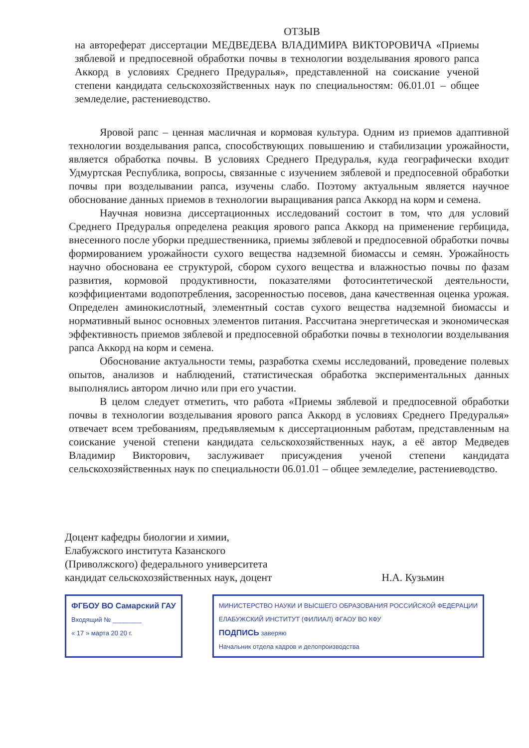ОТЗЫВ
на автореферат диссертации МЕДВЕДЕВА ВЛАДИМИРА ВИКТОРОВИЧА «Приемы зяблевой и предпосевной обработки почвы в технологии возделывания ярового рапса Аккорд в условиях Среднего Предуралья», представленной на соискание ученой степени кандидата сельскохозяйственных наук по специальностям: 06.01.01 – общее земледелие, растениеводство.
Яровой рапс – ценная масличная и кормовая культура. Одним из приемов адаптивной технологии возделывания рапса, способствующих повышению и стабилизации урожайности, является обработка почвы. В условиях Среднего Предуралья, куда географически входит Удмуртская Республика, вопросы, связанные с изучением зяблевой и предпосевной обработки почвы при возделывании рапса, изучены слабо. Поэтому актуальным является научное обоснование данных приемов в технологии выращивания рапса Аккорд на корм и семена.
Научная новизна диссертационных исследований состоит в том, что для условий Среднего Предуралья определена реакция ярового рапса Аккорд на применение гербицида, внесенного после уборки предшественника, приемы зяблевой и предпосевной обработки почвы формированием урожайности сухого вещества надземной биомассы и семян. Урожайность научно обоснована ее структурой, сбором сухого вещества и влажностью почвы по фазам развития, кормовой продуктивности, показателями фотосинтетической деятельности, коэффициентами водопотребления, засоренностью посевов, дана качественная оценка урожая. Определен аминокислотный, элементный состав сухого вещества надземной биомассы и нормативный вынос основных элементов питания. Рассчитана энергетическая и экономическая эффективность приемов зяблевой и предпосевной обработки почвы в технологии возделывания рапса Аккорд на корм и семена.
Обоснование актуальности темы, разработка схемы исследований, проведение полевых опытов, анализов и наблюдений, статистическая обработка экспериментальных данных выполнялись автором лично или при его участии.
В целом следует отметить, что работа «Приемы зяблевой и предпосевной обработки почвы в технологии возделывания ярового рапса Аккорд в условиях Среднего Предуралья» отвечает всем требованиям, предъявляемым к диссертационным работам, представленным на соискание ученой степени кандидата сельскохозяйственных наук, а её автор Медведев Владимир Викторович, заслуживает присуждения ученой степени кандидата сельскохозяйственных наук по специальности 06.01.01 – общее земледелие, растениеводство.
Доцент кафедры биологии и химии,
Елабужского института Казанского
(Приволжского) федерального университета
кандидат сельскохозяйственных наук, доцент
Н.А. Кузьмин
ФГБОУ ВО Самарский ГАУ
Входящий № ________
« 17 » марта 20 20 г.
МИНИСТЕРСТВО НАУКИ И ВЫСШЕГО ОБРАЗОВАНИЯ РОССИЙСКОЙ ФЕДЕРАЦИИ
ЕЛАБУЖСКИЙ ИНСТИТУТ (ФИЛИАЛ) ФГАОУ ВО КФУ
ПОДПИСЬ заверяю
Начальник отдела кадров и делопроизводства